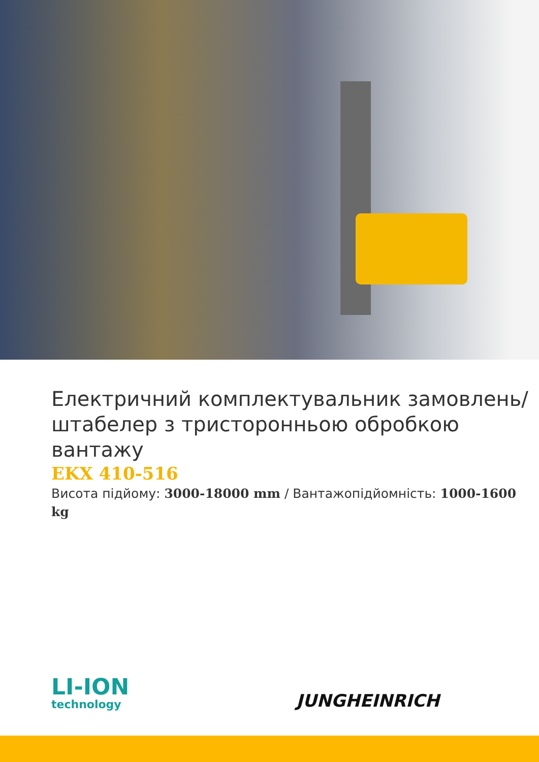Електричний комплектувальник замовлень/ штабелер з тристоронньою обробкою вантажу
EKX 410-516
Висота підйому: 3000-18000 mm / Вантажопідйомність: 1000-1600 kg
LI-ION
technology
JUNGHEINRICH